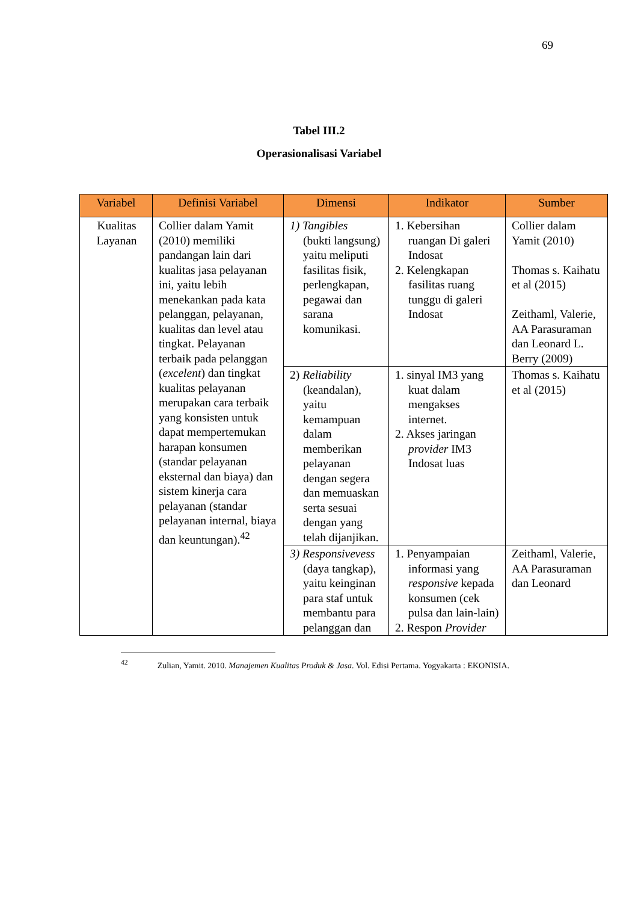69
Tabel III.2
Operasionalisasi Variabel
| Variabel | Definisi Variabel | Dimensi | Indikator | Sumber |
| --- | --- | --- | --- | --- |
| Kualitas Layanan | Collier dalam Yamit (2010) memiliki pandangan lain dari kualitas jasa pelayanan ini, yaitu lebih menekankan pada kata pelanggan, pelayanan, kualitas dan level atau tingkat. Pelayanan terbaik pada pelanggan ( excelent ) dan tingkat kualitas pelayanan merupakan cara terbaik yang konsisten untuk dapat mempertemukan harapan konsumen (standar pelayanan eksternal dan biaya) dan sistem kinerja cara pelayanan (standar pelayanan internal, biaya dan keuntungan).<sup>42</sup> | 1) Tangibles (bukti langsung) yaitu meliputi fasilitas fisik, perlengkapan, pegawai dan sarana komunikasi. | 1. Kebersihan ruangan Di galeri Indosat 2. Kelengkapan fasilitas ruang tunggu di galeri Indosat | Collier dalam Yamit (2010) Thomas s. Kaihatu et al (2015) Zeithaml, Valerie, AA Parasuraman dan Leonard L. Berry (2009) |
| | | 2) Reliability (keandalan), yaitu kemampuan dalam memberikan pelayanan dengan segera dan memuaskan serta sesuai dengan yang telah dijanjikan. | 1. sinyal IM3 yang kuat dalam mengakses internet. 2. Akses jaringan provider IM3 Indosat luas | Thomas s. Kaihatu et al (2015) |
| | | 3) Responsivevess (daya tangkap), yaitu keinginan para staf untuk membantu para pelanggan dan | 1. Penyampaian informasi yang responsive kepada konsumen (cek pulsa dan lain-lain) 2. Respon Provider | Zeithaml, Valerie, AA Parasuraman dan Leonard |
<sup>42</sup> Zulian, Yamit. 2010. Manajemen Kualitas Produk & Jasa. Vol. Edisi Pertama. Yogyakarta : EKONISIA.